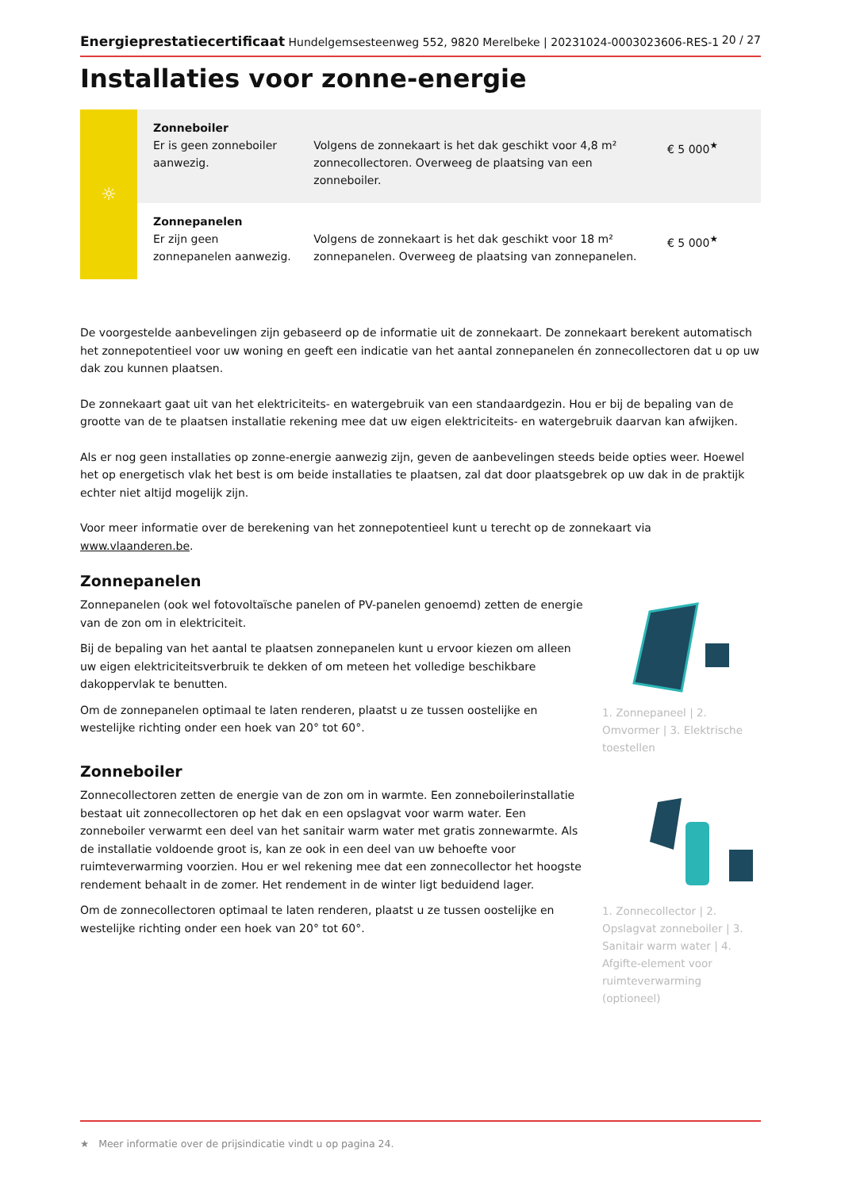Energieprestatiecertificaat Hundelgemsesteenweg 552, 9820 Merelbeke | 20231024-0003023606-RES-1 20 / 27
Installaties voor zonne-energie
| ☼ | Zonneboiler Er is geen zonneboiler aanwezig. | Volgens de zonnekaart is het dak geschikt voor 4,8 m² zonnecollectoren. Overweeg de plaatsing van een zonneboiler. | € 5 000<sup>★</sup> |
| | Zonnepanelen Er zijn geen zonnepanelen aanwezig. | Volgens de zonnekaart is het dak geschikt voor 18 m² zonnepanelen. Overweeg de plaatsing van zonnepanelen. | € 5 000<sup>★</sup> |
De voorgestelde aanbevelingen zijn gebaseerd op de informatie uit de zonnekaart. De zonnekaart berekent automatisch het zonnepotentieel voor uw woning en geeft een indicatie van het aantal zonnepanelen én zonnecollectoren dat u op uw dak zou kunnen plaatsen.
De zonnekaart gaat uit van het elektriciteits- en watergebruik van een standaardgezin. Hou er bij de bepaling van de grootte van de te plaatsen installatie rekening mee dat uw eigen elektriciteits- en watergebruik daarvan kan afwijken.
Als er nog geen installaties op zonne-energie aanwezig zijn, geven de aanbevelingen steeds beide opties weer. Hoewel het op energetisch vlak het best is om beide installaties te plaatsen, zal dat door plaatsgebrek op uw dak in de praktijk echter niet altijd mogelijk zijn.
Voor meer informatie over de berekening van het zonnepotentieel kunt u terecht op de zonnekaart via www.vlaanderen.be.
Zonnepanelen
Zonnepanelen (ook wel fotovoltaïsche panelen of PV-panelen genoemd) zetten de energie van de zon om in elektriciteit.
Bij de bepaling van het aantal te plaatsen zonnepanelen kunt u ervoor kiezen om alleen uw eigen elektriciteitsverbruik te dekken of om meteen het volledige beschikbare dakoppervlak te benutten.
Om de zonnepanelen optimaal te laten renderen, plaatst u ze tussen oostelijke en westelijke richting onder een hoek van 20° tot 60°.
1. Zonnepaneel | 2. Omvormer | 3. Elektrische toestellen
Zonneboiler
Zonnecollectoren zetten de energie van de zon om in warmte. Een zonneboilerinstallatie bestaat uit zonnecollectoren op het dak en een opslagvat voor warm water. Een zonneboiler verwarmt een deel van het sanitair warm water met gratis zonnewarmte. Als de installatie voldoende groot is, kan ze ook in een deel van uw behoefte voor ruimteverwarming voorzien. Hou er wel rekening mee dat een zonnecollector het hoogste rendement behaalt in de zomer. Het rendement in de winter ligt beduidend lager.
Om de zonnecollectoren optimaal te laten renderen, plaatst u ze tussen oostelijke en westelijke richting onder een hoek van 20° tot 60°.
1. Zonnecollector | 2. Opslagvat zonneboiler | 3. Sanitair warm water | 4. Afgifte-element voor ruimteverwarming (optioneel)
★ Meer informatie over de prijsindicatie vindt u op pagina 24.